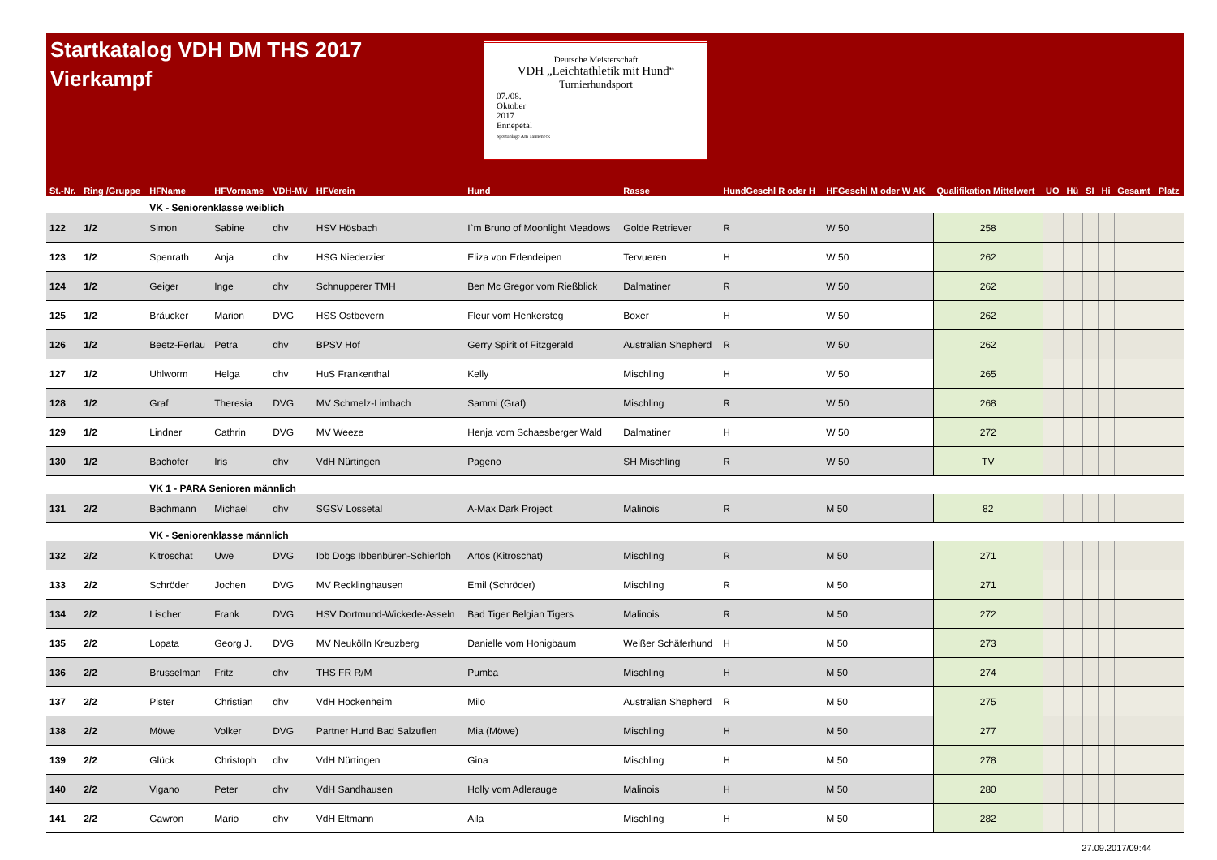Startkatalog VDH DM THS 2017
Vierkampf
Deutsche Meisterschaft
VDH „Leichtathletik mit Hund“
Turnierhundsport
07./08.
Oktober
2017
Ennepetal
Sportanlage Am Tanneneck
| St.-Nr. | Ring /Gruppe | HFName | HFVorname | VDH-MV | HFVerein | Hund | Rasse | HundGeschl R oder H | HFGeschl M oder W AK | Qualifikation Mittelwert | UO | Hü | SI | Hi | Gesamt | Platz |
| | | VK - Seniorenklasse weiblich | | | | | | | | | | | | | | |
| 122 | 1/2 | Simon | Sabine | dhv | HSV Hösbach | I`m Bruno of Moonlight Meadows | Golde Retriever | R | W 50 | 258 | | | | | | |
| 123 | 1/2 | Spenrath | Anja | dhv | HSG Niederzier | Eliza von Erlendeipen | Tervueren | H | W 50 | 262 | | | | | | |
| 124 | 1/2 | Geiger | Inge | dhv | Schnupperer TMH | Ben Mc Gregor vom Rießblick | Dalmatiner | R | W 50 | 262 | | | | | | |
| 125 | 1/2 | Bräucker | Marion | DVG | HSS Ostbevern | Fleur vom Henkersteg | Boxer | H | W 50 | 262 | | | | | | |
| 126 | 1/2 | Beetz-Ferlau | Petra | dhv | BPSV Hof | Gerry Spirit of Fitzgerald | Australian Shepherd | R | W 50 | 262 | | | | | | |
| 127 | 1/2 | Uhlworm | Helga | dhv | HuS Frankenthal | Kelly | Mischling | H | W 50 | 265 | | | | | | |
| 128 | 1/2 | Graf | Theresia | DVG | MV Schmelz-Limbach | Sammi (Graf) | Mischling | R | W 50 | 268 | | | | | | |
| 129 | 1/2 | Lindner | Cathrin | DVG | MV Weeze | Henja vom Schaesberger Wald | Dalmatiner | H | W 50 | 272 | | | | | | |
| 130 | 1/2 | Bachofer | Iris | dhv | VdH Nürtingen | Pageno | SH Mischling | R | W 50 | TV | | | | | | |
| | | VK 1 - PARA Senioren männlich | | | | | | | | | | | | | | |
| 131 | 2/2 | Bachmann | Michael | dhv | SGSV Lossetal | A-Max Dark Project | Malinois | R | M 50 | 82 | | | | | | |
| | | VK - Seniorenklasse männlich | | | | | | | | | | | | | | |
| 132 | 2/2 | Kitroschat | Uwe | DVG | Ibb Dogs Ibbenbüren-Schierloh | Artos (Kitroschat) | Mischling | R | M 50 | 271 | | | | | | |
| 133 | 2/2 | Schröder | Jochen | DVG | MV Recklinghausen | Emil (Schröder) | Mischling | R | M 50 | 271 | | | | | | |
| 134 | 2/2 | Lischer | Frank | DVG | HSV Dortmund-Wickede-Asseln | Bad Tiger Belgian Tigers | Malinois | R | M 50 | 272 | | | | | | |
| 135 | 2/2 | Lopata | Georg J. | DVG | MV Neukölln Kreuzberg | Danielle vom Honigbaum | Weißer Schäferhund | H | M 50 | 273 | | | | | | |
| 136 | 2/2 | Brusselman | Fritz | dhv | THS FR R/M | Pumba | Mischling | H | M 50 | 274 | | | | | | |
| 137 | 2/2 | Pister | Christian | dhv | VdH Hockenheim | Milo | Australian Shepherd | R | M 50 | 275 | | | | | | |
| 138 | 2/2 | Möwe | Volker | DVG | Partner Hund Bad Salzuflen | Mia (Möwe) | Mischling | H | M 50 | 277 | | | | | | |
| 139 | 2/2 | Glück | Christoph | dhv | VdH Nürtingen | Gina | Mischling | H | M 50 | 278 | | | | | | |
| 140 | 2/2 | Vigano | Peter | dhv | VdH Sandhausen | Holly vom Adlerauge | Malinois | H | M 50 | 280 | | | | | | |
| 141 | 2/2 | Gawron | Mario | dhv | VdH Eltmann | Aila | Mischling | H | M 50 | 282 | | | | | | |
27.09.2017/09:44